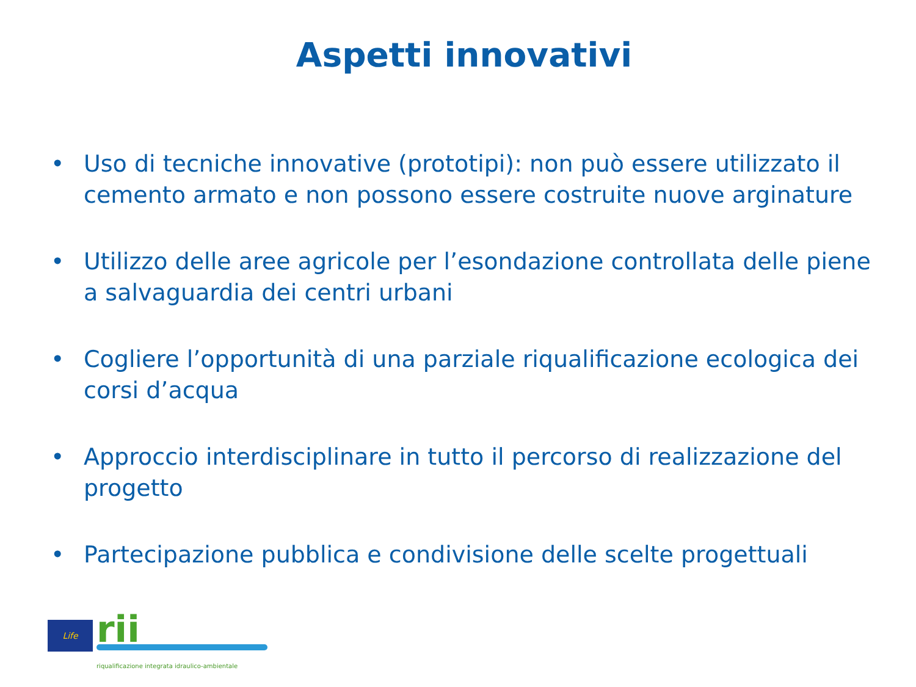Aspetti innovativi
• Uso di tecniche innovative (prototipi): non può essere utilizzato il cemento armato e non possono essere costruite nuove arginature
• Utilizzo delle aree agricole per l’esondazione controllata delle piene a salvaguardia dei centri urbani
• Cogliere l’opportunità di una parziale riqualificazione ecologica dei corsi d’acqua
• Approccio interdisciplinare in tutto il percorso di realizzazione del progetto
• Partecipazione pubblica e condivisione delle scelte progettuali
Life rii
riqualificazione integrata idraulico-ambientale